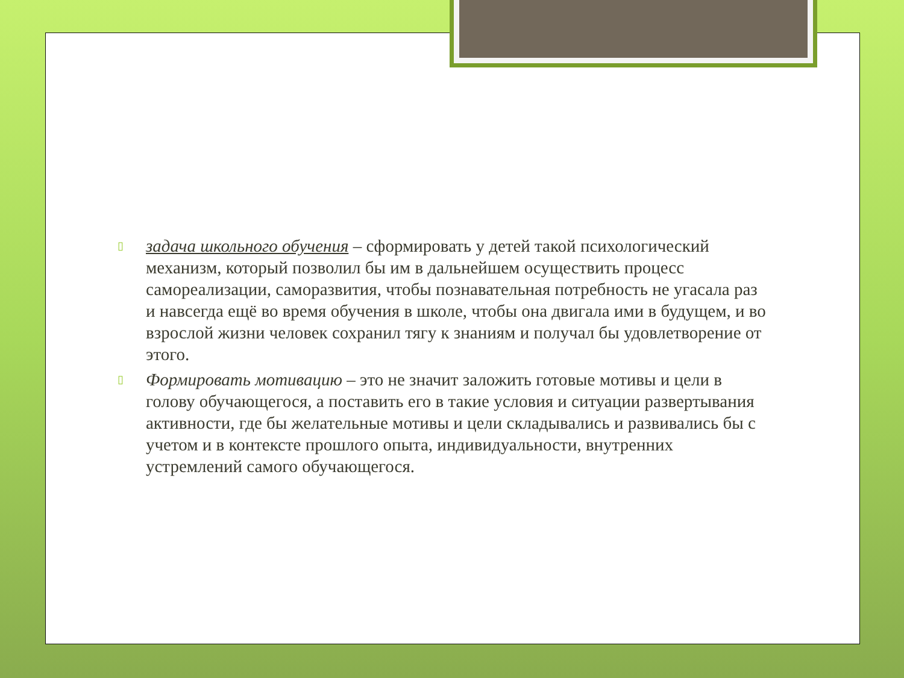▯
задача школьного обучения – сформировать у детей такой психологический механизм, который позволил бы им в дальнейшем осуществить процесс самореализации, саморазвития, чтобы познавательная потребность не угасала раз и навсегда ещё во время обучения в школе, чтобы она двигала ими в будущем, и во взрослой жизни человек сохранил тягу к знаниям и получал бы удовлетворение от этого.
▯
Формировать мотивацию – это не значит заложить готовые мотивы и цели в голову обучающегося, а поставить его в такие условия и ситуации развертывания активности, где бы желательные мотивы и цели складывались и развивались бы с учетом и в контексте прошлого опыта, индивидуальности, внутренних устремлений самого обучающегося.